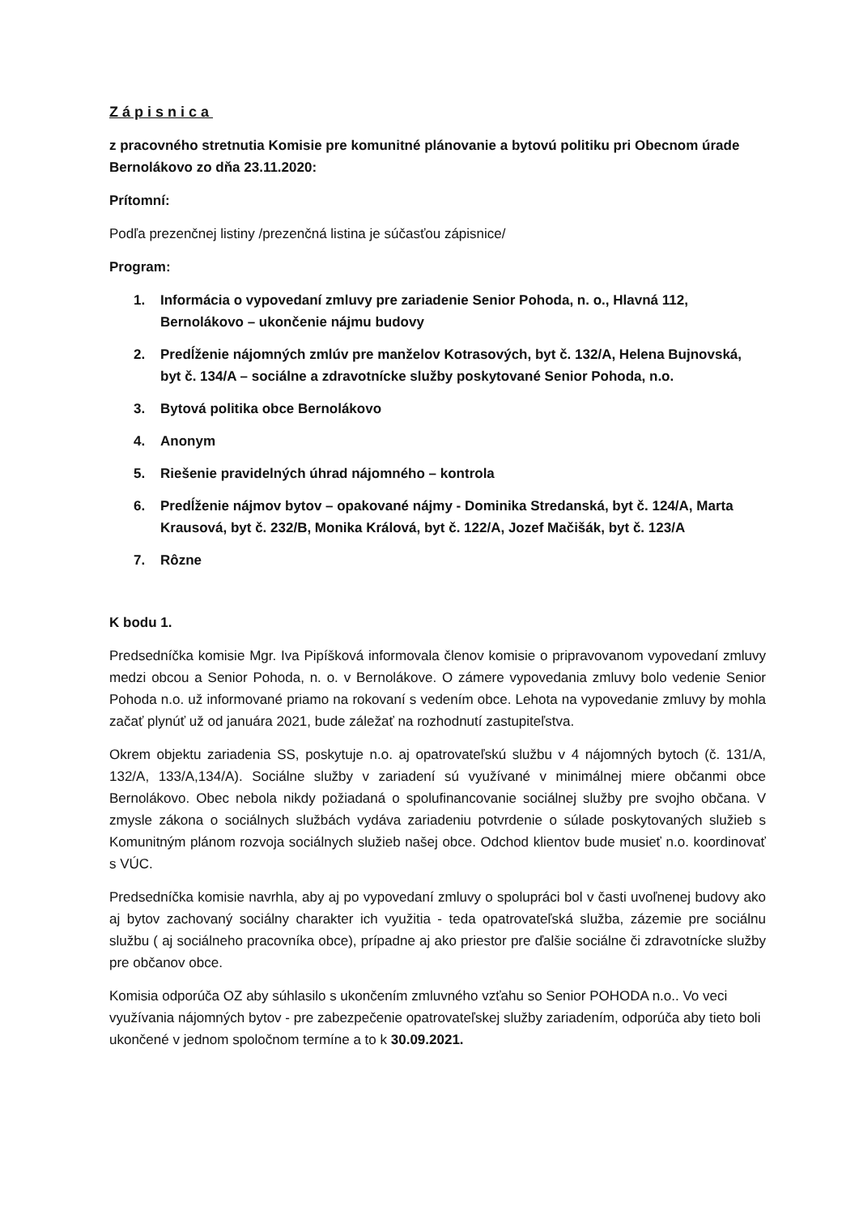Zápisnica
z pracovného stretnutia Komisie pre komunitné plánovanie a bytovú politiku pri Obecnom úrade Bernolákovo zo dňa 23.11.2020:
Prítomní:
Podľa prezenčnej listiny /prezenčná listina je súčasťou zápisnice/
Program:
1. Informácia o vypovedaní zmluvy pre zariadenie Senior Pohoda, n. o., Hlavná 112, Bernolákovo – ukončenie nájmu budovy
2. Predĺženie nájomných zmlúv pre manželov Kotrasových, byt č. 132/A, Helena Bujnovská, byt č. 134/A – sociálne a zdravotnícke služby poskytované Senior Pohoda, n.o.
3. Bytová politika obce Bernolákovo
4. Anonym
5. Riešenie pravidelných úhrad nájomného – kontrola
6. Predĺženie nájmov bytov – opakované nájmy - Dominika Stredanská, byt č. 124/A, Marta Krausová, byt č. 232/B, Monika Králová, byt č. 122/A, Jozef Mačišák, byt č. 123/A
7. Rôzne
K bodu 1.
Predsedníčka komisie Mgr. Iva Pipíšková informovala členov komisie o pripravovanom vypovedaní zmluvy medzi obcou a Senior Pohoda, n. o. v Bernolákove. O zámere vypovedania zmluvy bolo vedenie Senior Pohoda n.o. už informované priamo na rokovaní s vedením obce. Lehota na vypovedanie zmluvy by mohla začať plynúť už od januára 2021, bude záležať na rozhodnutí zastupiteľstva.
Okrem objektu zariadenia SS, poskytuje n.o. aj opatrovateľskú službu v 4 nájomných bytoch (č. 131/A, 132/A, 133/A,134/A). Sociálne služby v zariadení sú využívané v minimálnej miere občanmi obce Bernolákovo. Obec nebola nikdy požiadaná o spolufinancovanie sociálnej služby pre svojho občana. V zmysle zákona o sociálnych službách vydáva zariadeniu potvrdenie o súlade poskytovaných služieb s Komunitným plánom rozvoja sociálnych služieb našej obce. Odchod klientov bude musieť n.o. koordinovať s VÚC.
Predsedníčka komisie navrhla, aby aj po vypovedaní zmluvy o spolupráci bol v časti uvoľnenej budovy ako aj bytov zachovaný sociálny charakter ich využitia - teda opatrovateľská služba, zázemie pre sociálnu službu ( aj sociálneho pracovníka obce), prípadne aj ako priestor pre ďalšie sociálne či zdravotnícke služby pre občanov obce.
Komisia odporúča OZ aby súhlasilo s ukončením zmluvného vzťahu so Senior POHODA n.o.. Vo veci využívania nájomných bytov - pre zabezpečenie opatrovateľskej služby zariadením, odporúča aby tieto boli ukončené v jednom spoločnom termíne a to k 30.09.2021.